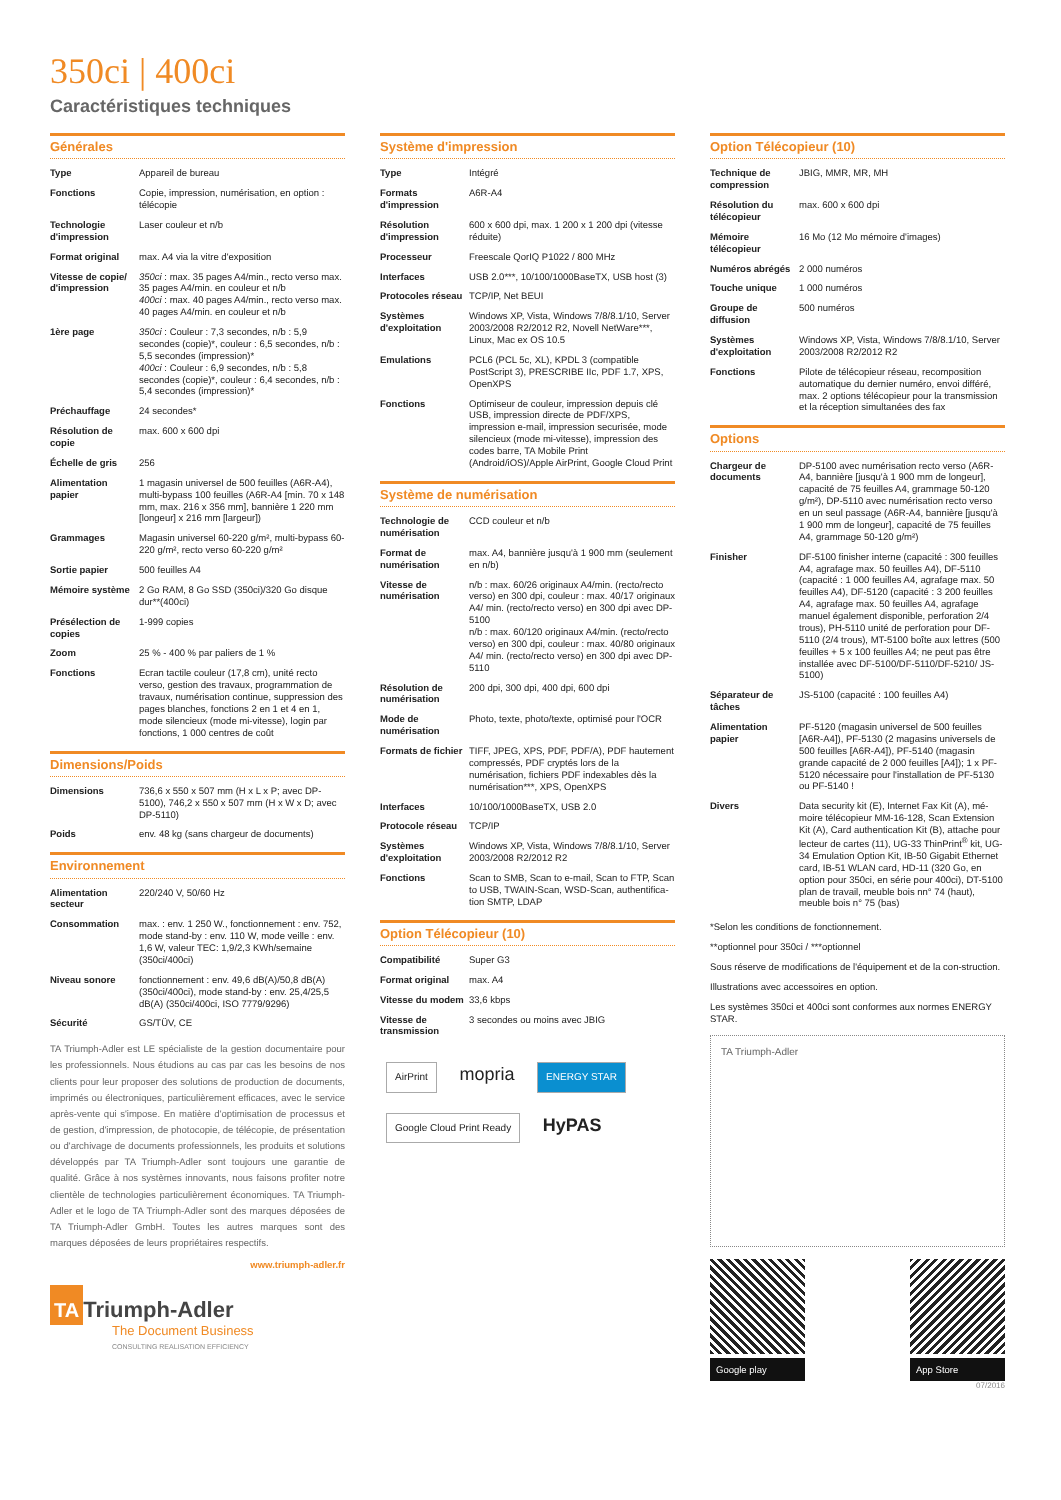350ci | 400ci
Caractéristiques techniques
Générales
| Type | Appareil de bureau |
| Fonctions | Copie, impression, numérisation, en option : télécopie |
| Technologie d'impression | Laser couleur et n/b |
| Format original | max. A4 via la vitre d'exposition |
| Vitesse de copie/ d'impression | 350ci : max. 35 pages A4/min., recto verso max. 35 pages A4/min. en couleur et n/b 400ci : max. 40 pages A4/min., recto verso max. 40 pages A4/min. en couleur et n/b |
| 1ère page | 350ci : Couleur : 7,3 secondes, n/b : 5,9 secondes (copie)*, couleur : 6,5 secondes, n/b : 5,5 secondes (impression)* 400ci : Couleur : 6,9 secondes, n/b : 5,8 secondes (copie)*, couleur : 6,4 secondes, n/b : 5,4 secondes (impression)* |
| Préchauffage | 24 secondes* |
| Résolution de copie | max. 600 x 600 dpi |
| Échelle de gris | 256 |
| Alimentation papier | 1 magasin universel de 500 feuilles (A6R-A4), multi-bypass 100 feuilles (A6R-A4 [min. 70 x 148 mm, max. 216 x 356 mm], bannière 1 220 mm [longeur] x 216 mm [largeur]) |
| Grammages | Magasin universel 60-220 g/m², multi-bypass 60-220 g/m², recto verso 60-220 g/m² |
| Sortie papier | 500 feuilles A4 |
| Mémoire système | 2 Go RAM, 8 Go SSD (350ci)/320 Go disque dur**(400ci) |
| Présélection de copies | 1-999 copies |
| Zoom | 25 % - 400 % par paliers de 1 % |
| Fonctions | Ecran tactile couleur (17,8 cm), unité recto verso, gestion des travaux, programmation de travaux, numérisation continue, suppression des pages blanches, fonctions 2 en 1 et 4 en 1, mode silencieux (mode mi-vitesse), login par fonctions, 1 000 centres de coût |
Dimensions/Poids
| Dimensions | 736,6 x 550 x 507 mm (H x L x P; avec DP-5100), 746,2 x 550 x 507 mm (H x W x D; avec DP-5110) |
| Poids | env. 48 kg (sans chargeur de documents) |
Environnement
| Alimentation secteur | 220/240 V, 50/60 Hz |
| Consommation | max. : env. 1 250 W., fonctionnement : env. 752, mode stand-by : env. 110 W, mode veille : env. 1,6 W, valeur TEC: 1,9/2,3 KWh/semaine (350ci/400ci) |
| Niveau sonore | fonctionnement : env. 49,6 dB(A)/50,8 dB(A) (350ci/400ci), mode stand-by : env. 25,4/25,5 dB(A) (350ci/400ci, ISO 7779/9296) |
| Sécurité | GS/TÜV, CE |
TA Triumph-Adler est LE spécialiste de la gestion documentaire pour les professionnels. Nous étudions au cas par cas les besoins de nos clients pour leur proposer des solutions de production de documents, imprimés ou électroniques, particulièrement efficaces, avec le service après-vente qui s'impose. En matière d'optimisation de processus et de gestion, d'impression, de photocopie, de télécopie, de présentation ou d'archivage de documents professionnels, les produits et solutions développés par TA Triumph-Adler sont toujours une garantie de qualité. Grâce à nos systèmes innovants, nous faisons profiter notre clientèle de technologies particulièrement économiques. TA Triumph-Adler et le logo de TA Triumph-Adler sont des marques déposées de TA Triumph-Adler GmbH. Toutes les autres marques sont des marques déposées de leurs propriétaires respectifs.
www.triumph-adler.fr
TA Triumph-Adler
The Document Business
CONSULTING REALISATION EFFICIENCY
Système d'impression
| Type | Intégré |
| Formats d'impression | A6R-A4 |
| Résolution d'impression | 600 x 600 dpi, max. 1 200 x 1 200 dpi (vitesse réduite) |
| Processeur | Freescale QorIQ P1022 / 800 MHz |
| Interfaces | USB 2.0***, 10/100/1000BaseTX, USB host (3) |
| Protocoles réseau | TCP/IP, Net BEUI |
| Systèmes d'exploitation | Windows XP, Vista, Windows 7/8/8.1/10, Server 2003/2008 R2/2012 R2, Novell NetWare***, Linux, Mac ex OS 10.5 |
| Emulations | PCL6 (PCL 5c, XL), KPDL 3 (compatible PostScript 3), PRESCRIBE IIc, PDF 1.7, XPS, OpenXPS |
| Fonctions | Optimiseur de couleur, impression depuis clé USB, impression directe de PDF/XPS, impression e-mail, impression securisée, mode silencieux (mode mi-vitesse), impression des codes barre, TA Mobile Print (Android/iOS)/Apple AirPrint, Google Cloud Print |
Système de numérisation
| Technologie de numérisation | CCD couleur et n/b |
| Format de numérisation | max. A4, bannière jusqu'à 1 900 mm (seulement en n/b) |
| Vitesse de numérisation | n/b : max. 60/26 originaux A4/min. (recto/recto verso) en 300 dpi, couleur : max. 40/17 originaux A4/ min. (recto/recto verso) en 300 dpi avec DP-5100 n/b : max. 60/120 originaux A4/min. (recto/recto verso) en 300 dpi, couleur : max. 40/80 originaux A4/ min. (recto/recto verso) en 300 dpi avec DP-5110 |
| Résolution de numérisation | 200 dpi, 300 dpi, 400 dpi, 600 dpi |
| Mode de numérisation | Photo, texte, photo/texte, optimisé pour l'OCR |
| Formats de fichier | TIFF, JPEG, XPS, PDF, PDF/A), PDF hautement compressés, PDF cryptés lors de la numérisation, fichiers PDF indexables dès la numérisation***, XPS, OpenXPS |
| Interfaces | 10/100/1000BaseTX, USB 2.0 |
| Protocole réseau | TCP/IP |
| Systèmes d'exploitation | Windows XP, Vista, Windows 7/8/8.1/10, Server 2003/2008 R2/2012 R2 |
| Fonctions | Scan to SMB, Scan to e-mail, Scan to FTP, Scan to USB, TWAIN-Scan, WSD-Scan, authentifica-tion SMTP, LDAP |
Option Télécopieur (10)
| Compatibilité | Super G3 |
| Format original | max. A4 |
| Vitesse du modem | 33,6 kbps |
| Vitesse de transmission | 3 secondes ou moins avec JBIG |
AirPrint mopria ENERGY STAR
Google Cloud Print Ready HyPAS
Option Télécopieur (10)
| Technique de compression | JBIG, MMR, MR, MH |
| Résolution du télécopieur | max. 600 x 600 dpi |
| Mémoire télécopieur | 16 Mo (12 Mo mémoire d'images) |
| Numéros abrégés | 2 000 numéros |
| Touche unique | 1 000 numéros |
| Groupe de diffusion | 500 numéros |
| Systèmes d'exploitation | Windows XP, Vista, Windows 7/8/8.1/10, Server 2003/2008 R2/2012 R2 |
| Fonctions | Pilote de télécopieur réseau, recomposition automatique du dernier numéro, envoi différé, max. 2 options télécopieur pour la transmission et la réception simultanées des fax |
Options
| Chargeur de documents | DP-5100 avec numérisation recto verso (A6R-A4, bannière [jusqu'à 1 900 mm de longeur], capacité de 75 feuilles A4, grammage 50-120 g/m²), DP-5110 avec numérisation recto verso en un seul passage (A6R-A4, bannière [jusqu'à 1 900 mm de longeur], capacité de 75 feuilles A4, grammage 50-120 g/m²) |
| Finisher | DF-5100 finisher interne (capacité : 300 feuilles A4, agrafage max. 50 feuilles A4), DF-5110 (capacité : 1 000 feuilles A4, agrafage max. 50 feuilles A4), DF-5120 (capacité : 3 200 feuilles A4, agrafage max. 50 feuilles A4, agrafage manuel également disponible, perforation 2/4 trous), PH-5110 unité de perforation pour DF-5110 (2/4 trous), MT-5100 boîte aux lettres (500 feuilles + 5 x 100 feuilles A4; ne peut pas être installée avec DF-5100/DF-5110/DF-5210/ JS-5100) |
| Séparateur de tâches | JS-5100 (capacité : 100 feuilles A4) |
| Alimentation papier | PF-5120 (magasin universel de 500 feuilles [A6R-A4]), PF-5130 (2 magasins universels de 500 feuilles [A6R-A4]), PF-5140 (magasin grande capacité de 2 000 feuilles [A4]); 1 x PF-5120 nécessaire pour l'installation de PF-5130 ou PF-5140 ! |
| Divers | Data security kit (E), Internet Fax Kit (A), mé-moire télécopieur MM-16-128, Scan Extension Kit (A), Card authentication Kit (B), attache pour lecteur de cartes (11), UG-33 ThinPrint<sup>®</sup> kit, UG-34 Emulation Option Kit, IB-50 Gigabit Ethernet card, IB-51 WLAN card, HD-11 (320 Go, en option pour 350ci, en série pour 400ci), DT-5100 plan de travail, meuble bois nn° 74 (haut), meuble bois n° 75 (bas) |
*Selon les conditions de fonctionnement.
**optionnel pour 350ci / ***optionnel
Sous réserve de modifications de l'équipement et de la con-struction.
Illustrations avec accessoires en option.
Les systèmes 350ci et 400ci sont conformes aux normes ENERGY STAR.
TA Triumph-Adler
Google play App Store
07/2016